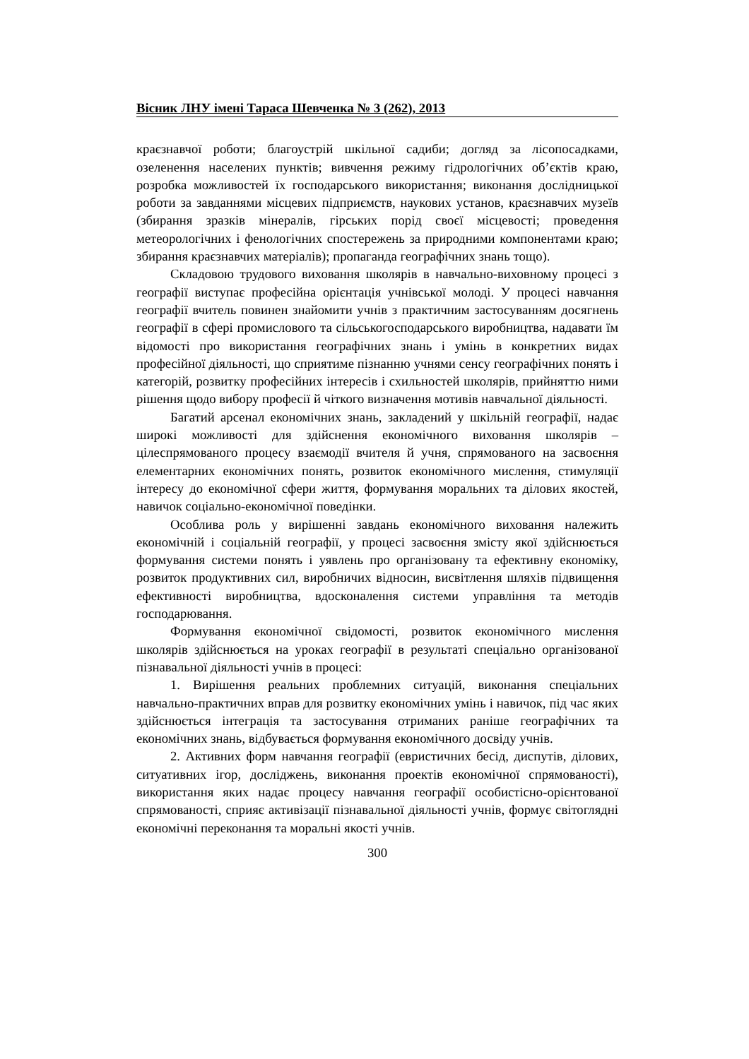Вісник ЛНУ імені Тараса Шевченка № 3 (262), 2013
краєзнавчої роботи; благоустрій шкільної садиби; догляд за лісопосадками, озеленення населених пунктів; вивчення режиму гідрологічних об’єктів краю, розробка можливостей їх господарського використання; виконання дослідницької роботи за завданнями місцевих підприємств, наукових установ, краєзнавчих музеїв (збирання зразків мінералів, гірських порід своєї місцевості; проведення метеорологічних і фенологічних спостережень за природними компонентами краю; збирання краєзнавчих матеріалів); пропаганда географічних знань тощо).
Складовою трудового виховання школярів в навчально-виховному процесі з географії виступає професійна орієнтація учнівської молоді. У процесі навчання географії вчитель повинен знайомити учнів з практичним застосуванням досягнень географії в сфері промислового та сільськогосподарського виробництва, надавати їм відомості про використання географічних знань і умінь в конкретних видах професійної діяльності, що сприятиме пізнанню учнями сенсу географічних понять і категорій, розвитку професійних інтересів і схильностей школярів, прийняттю ними рішення щодо вибору професії й чіткого визначення мотивів навчальної діяльності.
Багатий арсенал економічних знань, закладений у шкільній географії, надає широкі можливості для здійснення економічного виховання школярів – цілеспрямованого процесу взаємодії вчителя й учня, спрямованого на засвоєння елементарних економічних понять, розвиток економічного мислення, стимуляції інтересу до економічної сфери життя, формування моральних та ділових якостей, навичок соціально-економічної поведінки.
Особлива роль у вирішенні завдань економічного виховання належить економічній і соціальній географії, у процесі засвоєння змісту якої здійснюється формування системи понять і уявлень про організовану та ефективну економіку, розвиток продуктивних сил, виробничих відносин, висвітлення шляхів підвищення ефективності виробництва, вдосконалення системи управління та методів господарювання.
Формування економічної свідомості, розвиток економічного мислення школярів здійснюється на уроках географії в результаті спеціально організованої пізнавальної діяльності учнів в процесі:
1. Вирішення реальних проблемних ситуацій, виконання спеціальних навчально-практичних вправ для розвитку економічних умінь і навичок, під час яких здійснюється інтеграція та застосування отриманих раніше географічних та економічних знань, відбувається формування економічного досвіду учнів.
2. Активних форм навчання географії (евристичних бесід, диспутів, ділових, ситуативних ігор, досліджень, виконання проектів економічної спрямованості), використання яких надає процесу навчання географії особистісно-орієнтованої спрямованості, сприяє активізації пізнавальної діяльності учнів, формує світоглядні економічні переконання та моральні якості учнів.
300